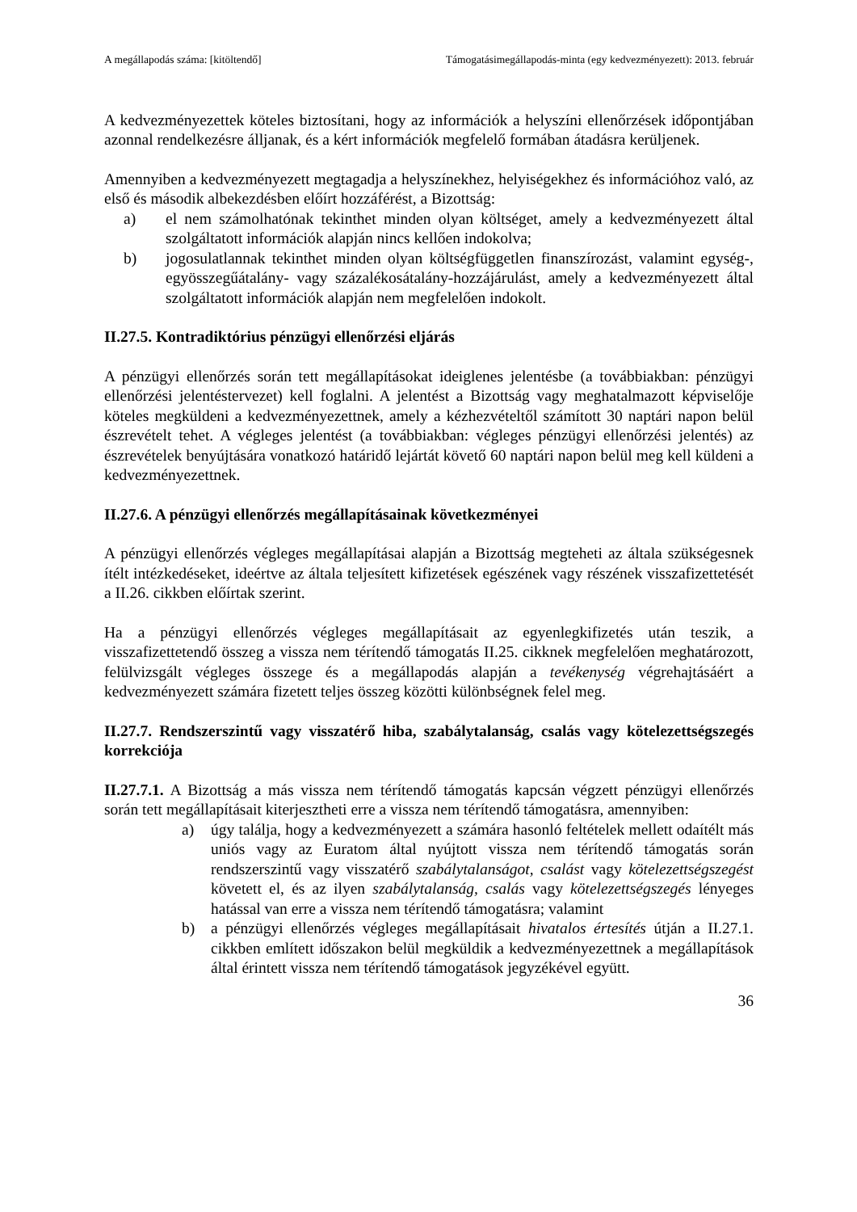A megállapodás száma: [kitöltendő] Támogatásimegállapodás-minta (egy kedvezményezett): 2013. február
A kedvezményezettek köteles biztosítani, hogy az információk a helyszíni ellenőrzések időpontjában azonnal rendelkezésre álljanak, és a kért információk megfelelő formában átadásra kerüljenek.
Amennyiben a kedvezményezett megtagadja a helyszínekhez, helyiségekhez és információhoz való, az első és második albekezdésben előírt hozzáférést, a Bizottság:
a) el nem számolhatónak tekinthet minden olyan költséget, amely a kedvezményezett által szolgáltatott információk alapján nincs kellően indokolva;
b) jogosulatlannak tekinthet minden olyan költségfüggetlen finanszírozást, valamint egység-, egyösszegűátalány- vagy százalékosátalány-hozzájárulást, amely a kedvezményezett által szolgáltatott információk alapján nem megfelelően indokolt.
II.27.5. Kontradiktórius pénzügyi ellenőrzési eljárás
A pénzügyi ellenőrzés során tett megállapításokat ideiglenes jelentésbe (a továbbiakban: pénzügyi ellenőrzési jelentéstervezet) kell foglalni. A jelentést a Bizottság vagy meghatalmazott képviselője köteles megküldeni a kedvezményezettnek, amely a kézhezvételtől számított 30 naptári napon belül észrevételt tehet. A végleges jelentést (a továbbiakban: végleges pénzügyi ellenőrzési jelentés) az észrevételek benyújtására vonatkozó határidő lejártát követő 60 naptári napon belül meg kell küldeni a kedvezményezettnek.
II.27.6. A pénzügyi ellenőrzés megállapításainak következményei
A pénzügyi ellenőrzés végleges megállapításai alapján a Bizottság megteheti az általa szükségesnek ítélt intézkedéseket, ideértve az általa teljesített kifizetések egészének vagy részének visszafizettetését a II.26. cikkben előírtak szerint.
Ha a pénzügyi ellenőrzés végleges megállapításait az egyenlegkifizetés után teszik, a visszafizettetendő összeg a vissza nem térítendő támogatás II.25. cikknek megfelelően meghatározott, felülvizsgált végleges összege és a megállapodás alapján a tevékenység végrehajtásáért a kedvezményezett számára fizetett teljes összeg közötti különbségnek felel meg.
II.27.7. Rendszerszintű vagy visszatérő hiba, szabálytalanság, csalás vagy kötelezettségszegés korrekciója
II.27.7.1. A Bizottság a más vissza nem térítendő támogatás kapcsán végzett pénzügyi ellenőrzés során tett megállapításait kiterjesztheti erre a vissza nem térítendő támogatásra, amennyiben:
a) úgy találja, hogy a kedvezményezett a számára hasonló feltételek mellett odaítélt más uniós vagy az Euratom által nyújtott vissza nem térítendő támogatás során rendszerszintű vagy visszatérő szabálytalanságot, csalást vagy kötelezettségszegést követett el, és az ilyen szabálytalanság, csalás vagy kötelezettségszegés lényeges hatással van erre a vissza nem térítendő támogatásra; valamint
b) a pénzügyi ellenőrzés végleges megállapításait hivatalos értesítés útján a II.27.1. cikkben említett időszakon belül megküldik a kedvezményezettnek a megállapítások által érintett vissza nem térítendő támogatások jegyzékével együtt.
36